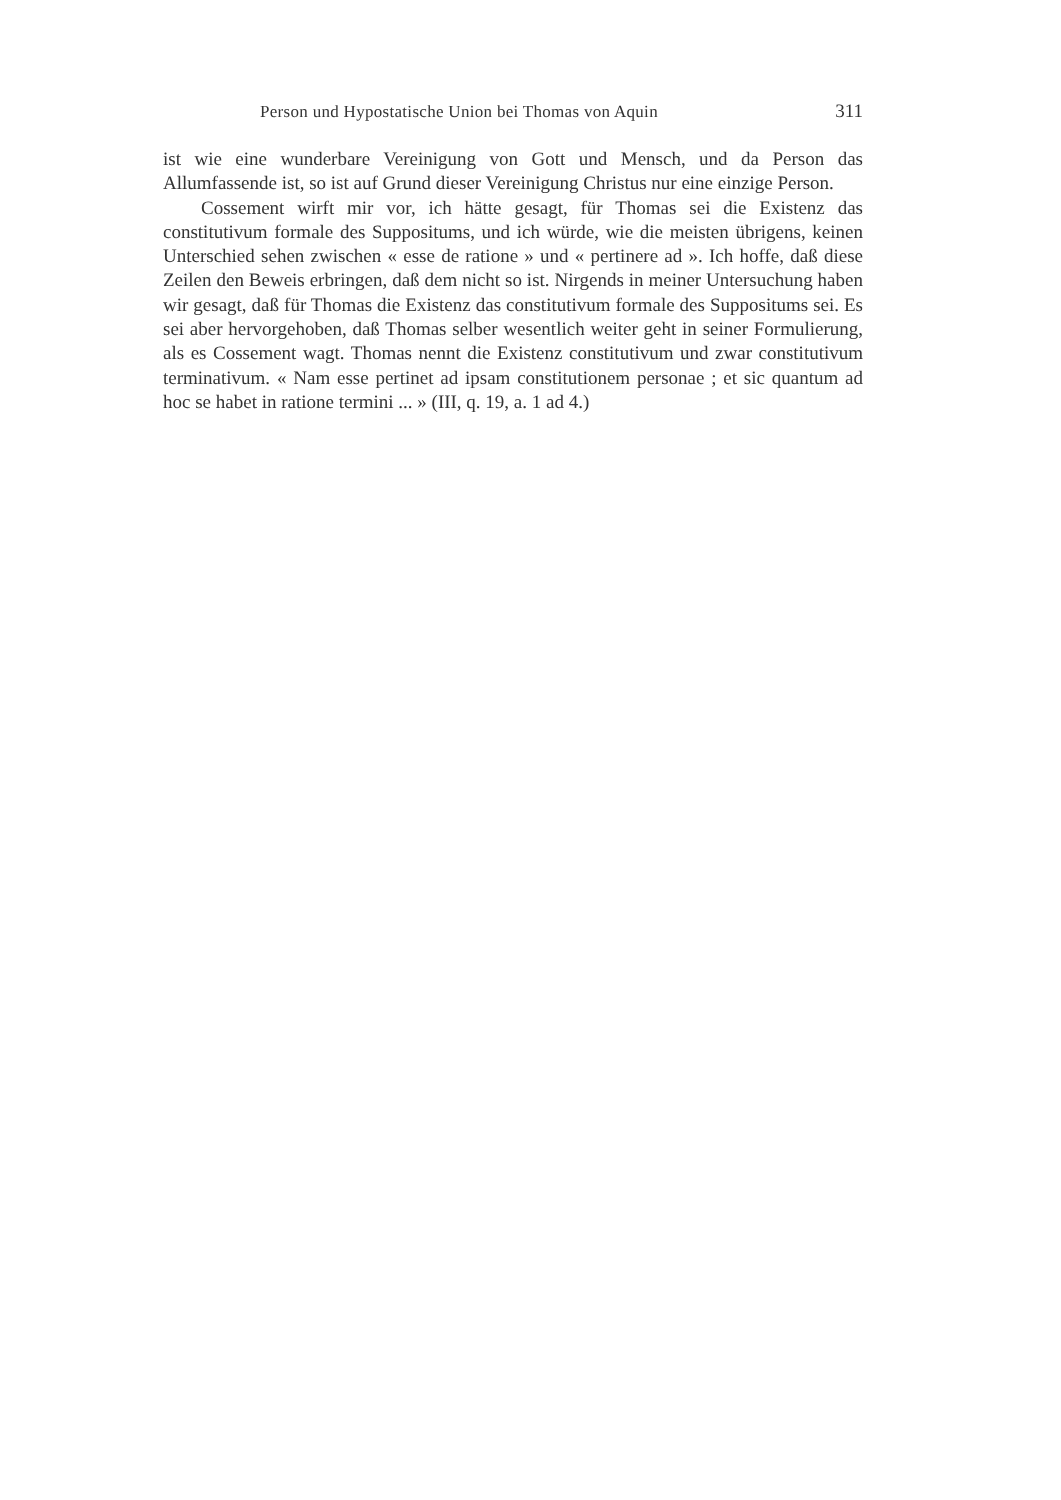Person und Hypostatische Union bei Thomas von Aquin 311
ist wie eine wunderbare Vereinigung von Gott und Mensch, und da Person das Allumfassende ist, so ist auf Grund dieser Vereinigung Christus nur eine einzige Person.
Cossement wirft mir vor, ich hätte gesagt, für Thomas sei die Existenz das constitutivum formale des Suppositums, und ich würde, wie die meisten übrigens, keinen Unterschied sehen zwischen « esse de ratione » und « pertinere ad ». Ich hoffe, daß diese Zeilen den Beweis erbringen, daß dem nicht so ist. Nirgends in meiner Untersuchung haben wir gesagt, daß für Thomas die Existenz das constitutivum formale des Suppositums sei. Es sei aber hervorgehoben, daß Thomas selber wesentlich weiter geht in seiner Formulierung, als es Cossement wagt. Thomas nennt die Existenz constitutivum und zwar constitutivum terminativum. « Nam esse pertinet ad ipsam constitutionem personae ; et sic quantum ad hoc se habet in ratione termini ... » (III, q. 19, a. 1 ad 4.)